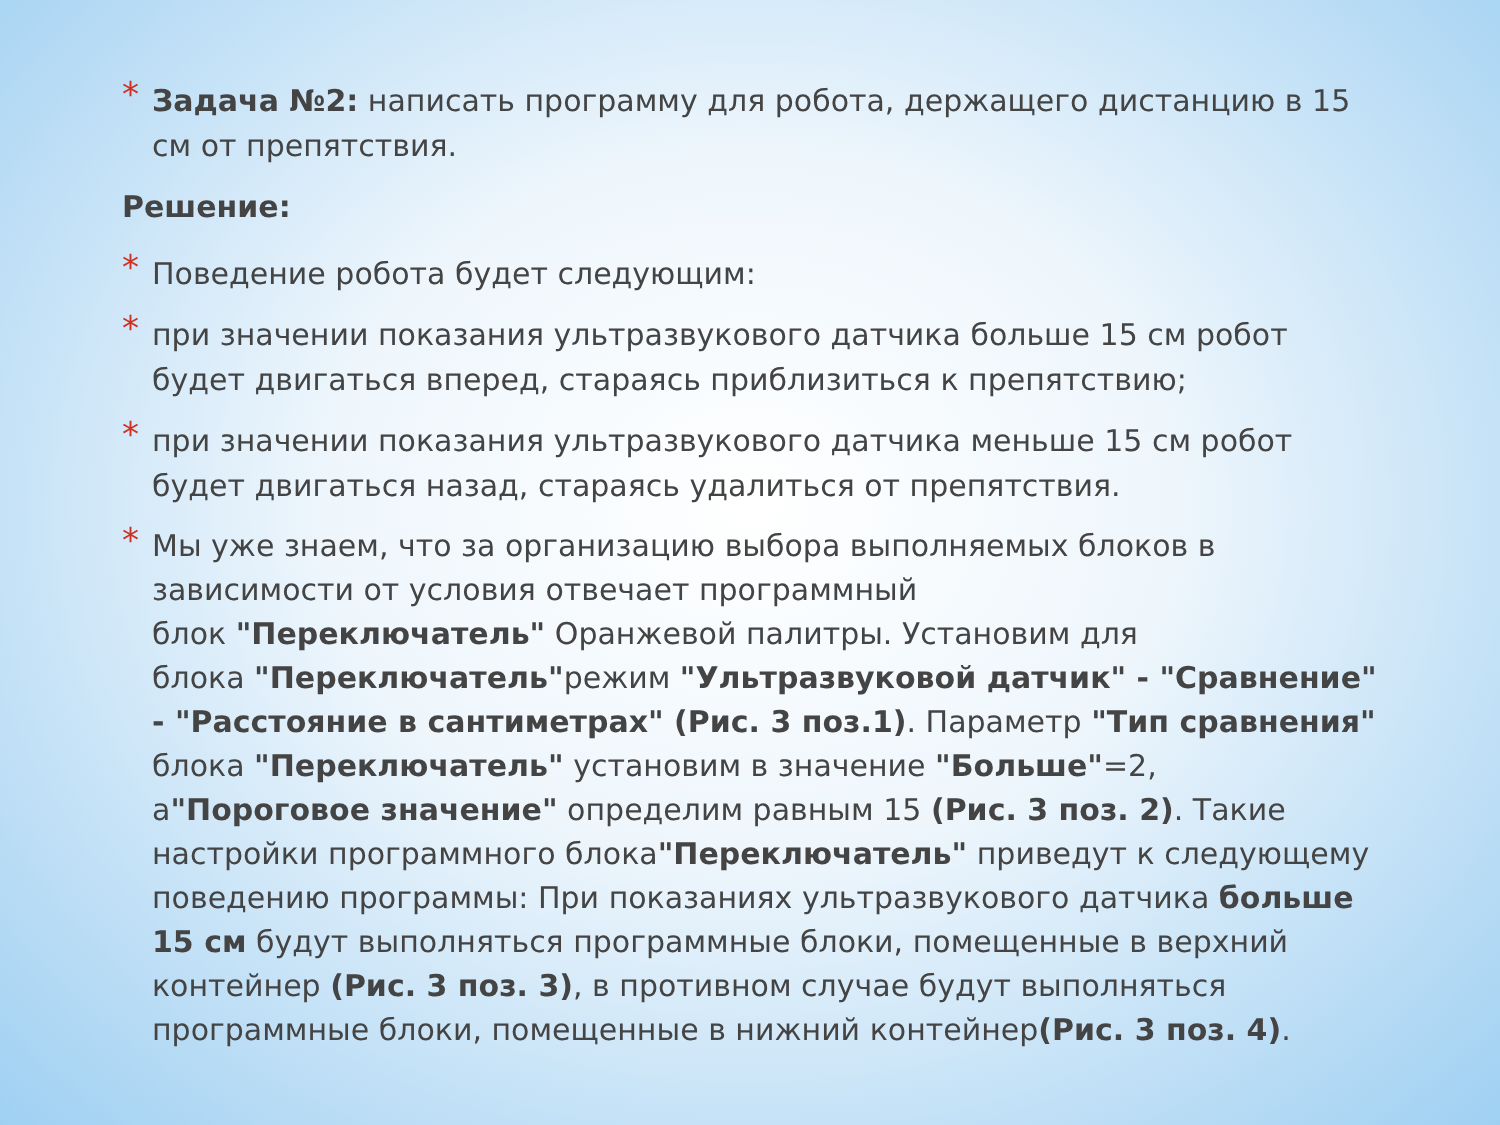* Задача №2: написать программу для робота, держащего дистанцию в 15 см от препятствия.
Решение:
* Поведение робота будет следующим:
* при значении показания ультразвукового датчика больше 15 см робот будет двигаться вперед, стараясь приблизиться к препятствию;
* при значении показания ультразвукового датчика меньше 15 см робот будет двигаться назад, стараясь удалиться от препятствия.
* Мы уже знаем, что за организацию выбора выполняемых блоков в зависимости от условия отвечает программный
блок "Переключатель" Оранжевой палитры. Установим для
блока "Переключатель"режим "Ультразвуковой датчик" - "Сравнение" - "Расстояние в сантиметрах" (Рис. 3 поз.1). Параметр "Тип сравнения" блока "Переключатель" установим в значение "Больше"=2, а"Пороговое значение" определим равным 15 (Рис. 3 поз. 2). Такие настройки программного блока"Переключатель" приведут к следующему поведению программы: При показаниях ультразвукового датчика больше 15 см будут выполняться программные блоки, помещенные в верхний контейнер (Рис. 3 поз. 3), в противном случае будут выполняться программные блоки, помещенные в нижний контейнер(Рис. 3 поз. 4).